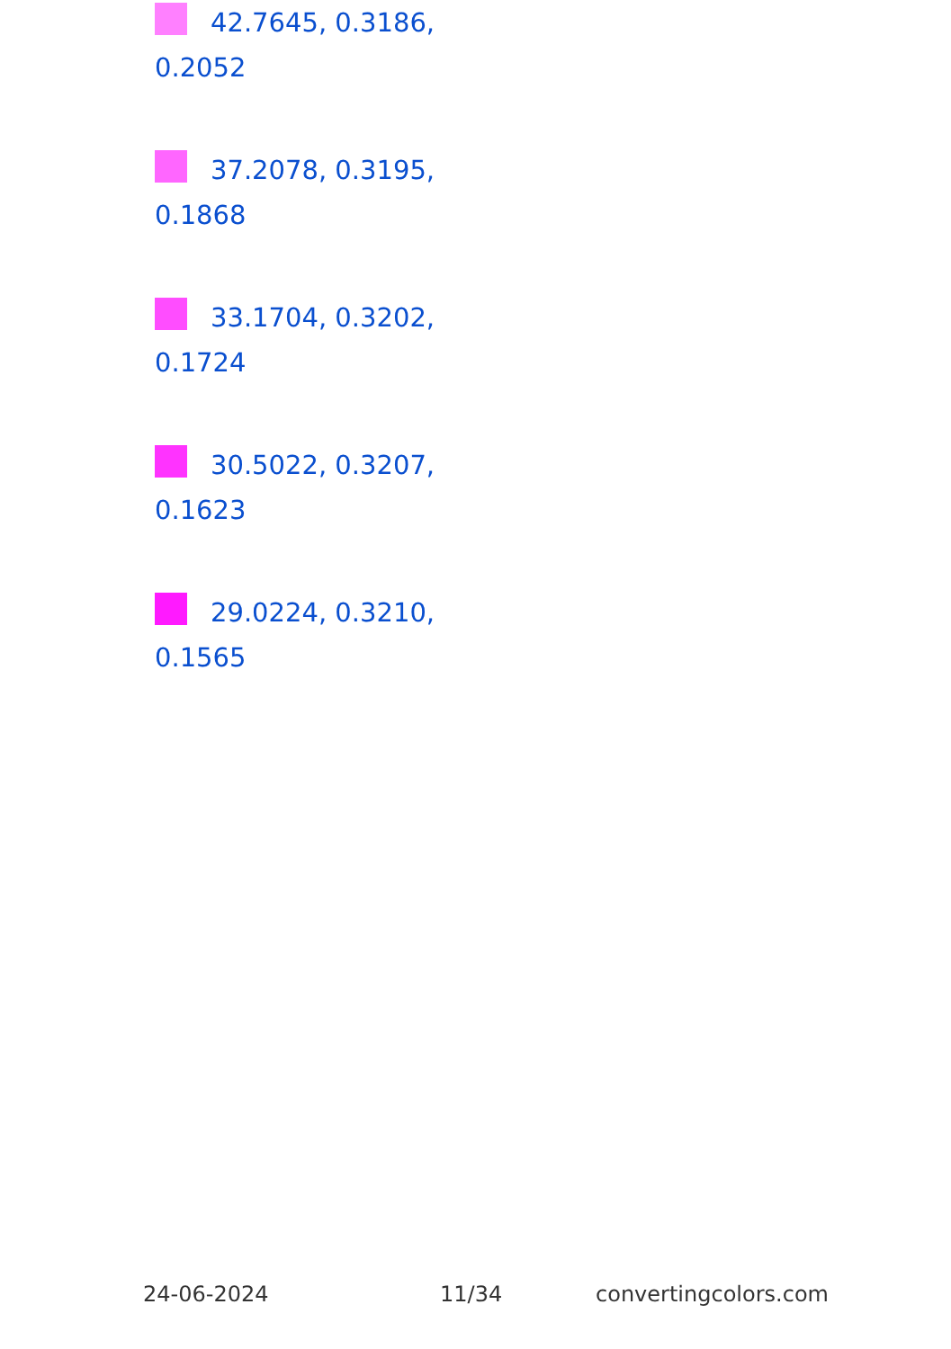42.7645, 0.3186, 0.2052
37.2078, 0.3195, 0.1868
33.1704, 0.3202, 0.1724
30.5022, 0.3207, 0.1623
29.0224, 0.3210, 0.1565
24-06-2024 11/34 convertingcolors.com